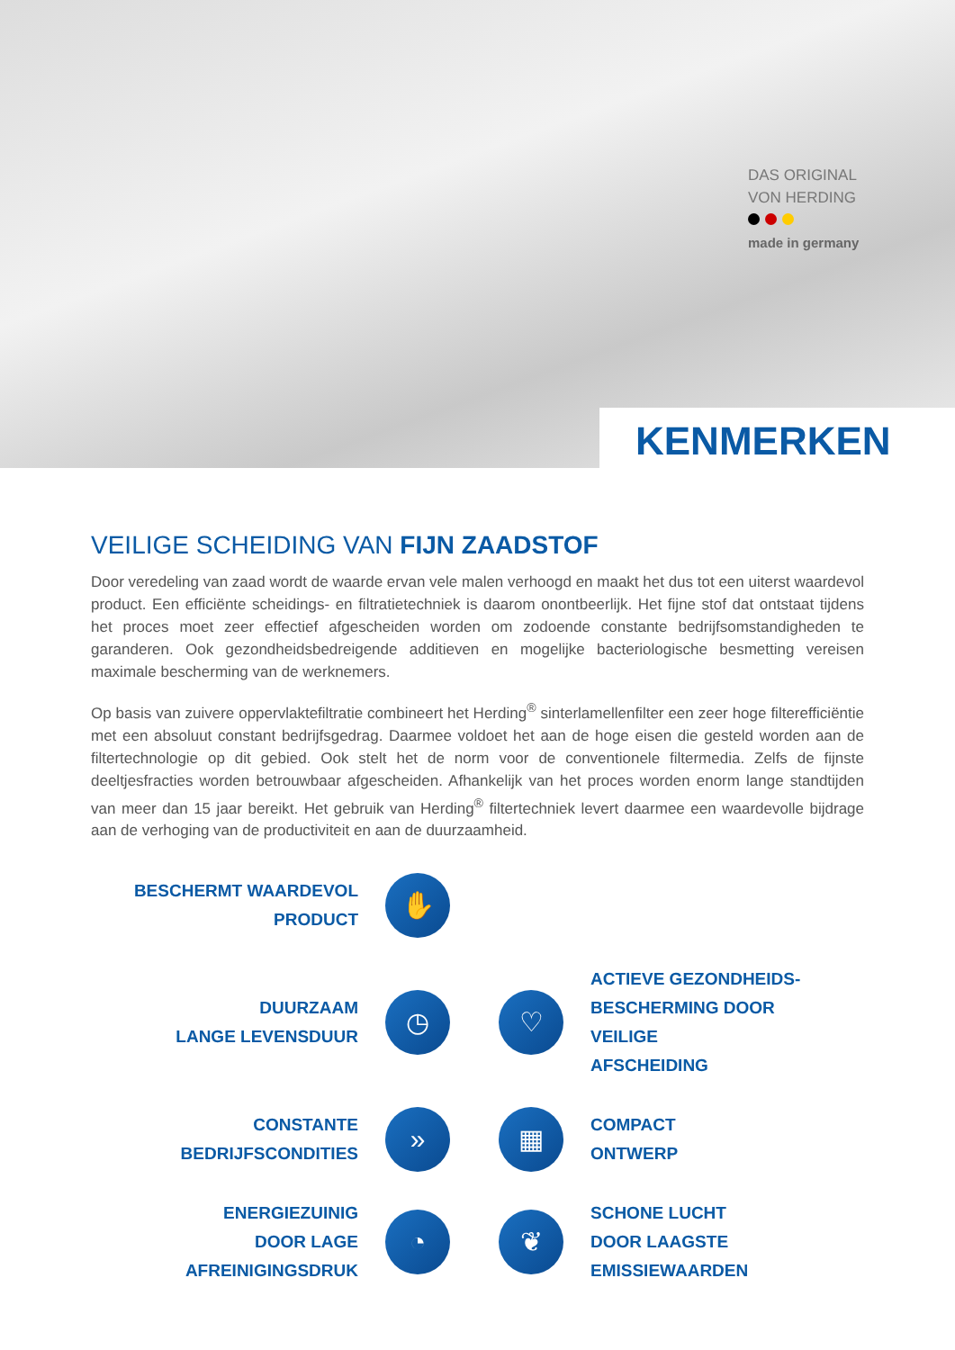DAS ORIGINAL
VON HERDING
made in germany
KENMERKEN
VEILIGE SCHEIDING VAN FIJN ZAADSTOF
Door veredeling van zaad wordt de waarde ervan vele malen verhoogd en maakt het dus tot een uiterst waardevol product. Een efficiënte scheidings- en filtratietechniek is daarom onontbeerlijk. Het fijne stof dat ontstaat tijdens het proces moet zeer effectief afgescheiden worden om zodoende constante bedrijfsomstandigheden te garanderen. Ook gezondheidsbedreigende additieven en mogelijke bacteriologische besmetting vereisen maximale bescherming van de werknemers.
Op basis van zuivere oppervlaktefiltratie combineert het Herding<sup>®</sup> sinterlamellenfilter een zeer hoge filterefficiëntie met een absoluut constant bedrijfsgedrag. Daarmee voldoet het aan de hoge eisen die gesteld worden aan de filtertechnologie op dit gebied. Ook stelt het de norm voor de conventionele filtermedia. Zelfs de fijnste deeltjesfracties worden betrouwbaar afgescheiden. Afhankelijk van het proces worden enorm lange standtijden van meer dan 15 jaar bereikt. Het gebruik van Herding<sup>®</sup> filtertechniek levert daarmee een waardevolle bijdrage aan de verhoging van de productiviteit en aan de duurzaamheid.
BESCHERMT WAARDEVOL
PRODUCT
✋
DUURZAAM
LANGE LEVENSDUUR
◷
♡
ACTIEVE GEZONDHEIDS-
BESCHERMING DOOR VEILIGE
AFSCHEIDING
CONSTANTE
BEDRIJFSCONDITIES
»
▦
COMPACT
ONTWERP
ENERGIEZUINIG
DOOR LAGE AFREINIGINGSDRUK
◔
❦
SCHONE LUCHT
DOOR LAAGSTE
EMISSIEWAARDEN